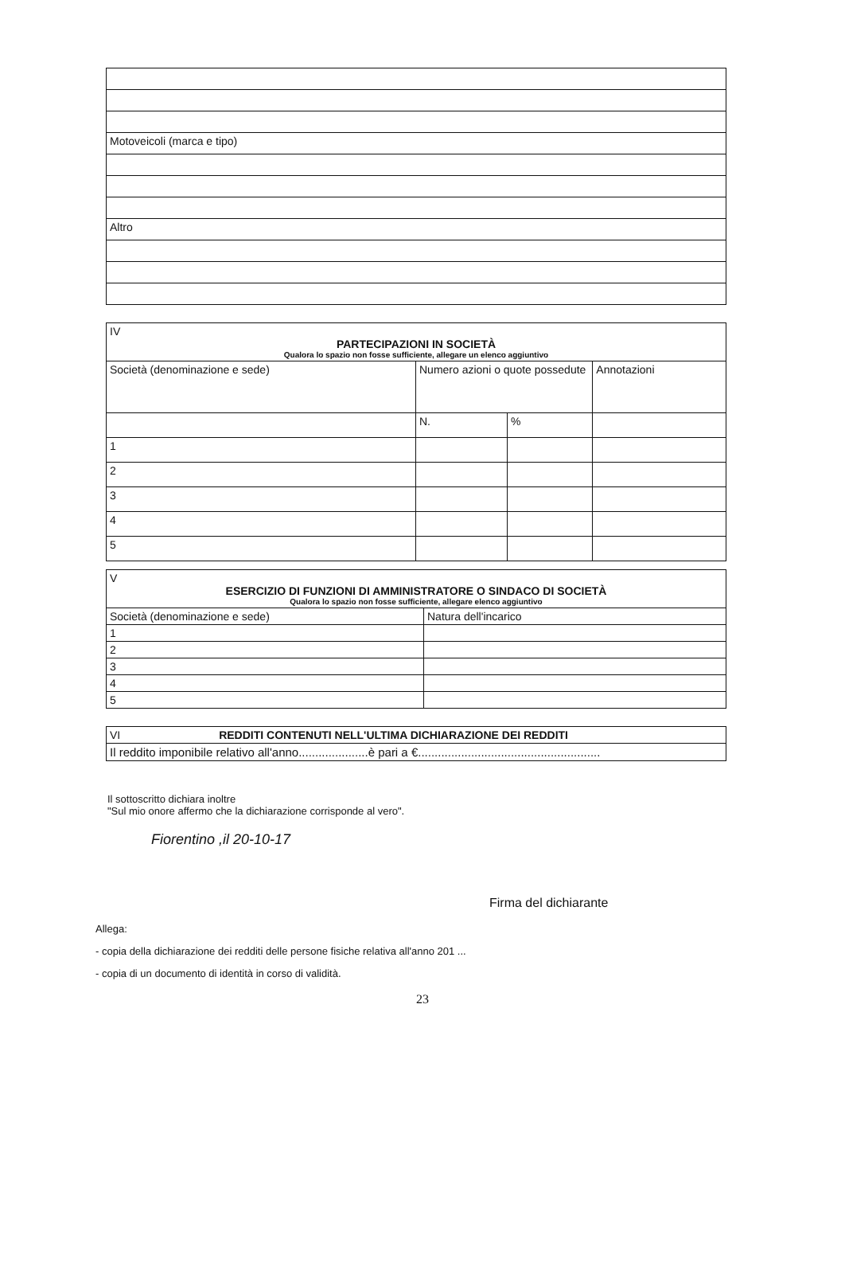| Motoveicoli (marca e tipo) |
| Altro |
| IV PARTECIPAZIONI IN SOCIETÀ Qualora lo spazio non fosse sufficiente, allegare un elenco aggiuntivo | | | |
| Società (denominazione e sede) | Numero azioni o quote possedute | | Annotazioni |
| | N. | % | |
| 1 | | | |
| 2 | | | |
| 3 | | | |
| 4 | | | |
| 5 | | | |
| V ESERCIZIO DI FUNZIONI DI AMMINISTRATORE O SINDACO DI SOCIETÀ Qualora lo spazio non fosse sufficiente, allegare elenco aggiuntivo | |
| Società (denominazione e sede) | Natura dell'incarico |
| 1 | |
| 2 | |
| 3 | |
| 4 | |
| 5 | |
| VI REDDITI CONTENUTI NELL'ULTIMA DICHIARAZIONE DEI REDDITI |
| Il reddito imponibile relativo all'anno.....................è pari a €....................................................... |
Il sottoscritto dichiara inoltre
"Sul mio onore affermo che la dichiarazione corrisponde al vero".
Fiorentino ,il 20-10-17
Firma del dichiarante
Allega:
- copia della dichiarazione dei redditi delle persone fisiche relativa all'anno 201 ...
- copia di un documento di identità in corso di validità.
23